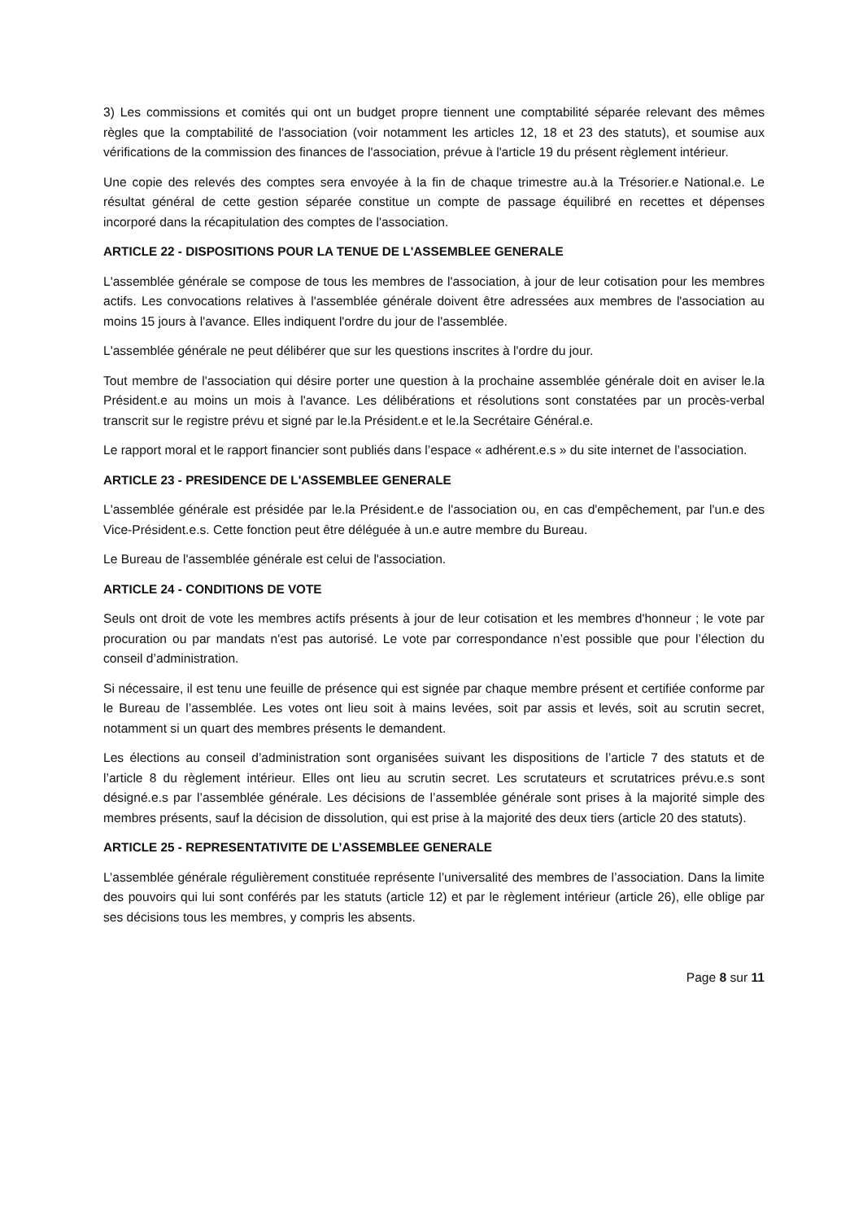3) Les commissions et comités qui ont un budget propre tiennent une comptabilité séparée relevant des mêmes règles que la comptabilité de l'association (voir notamment les articles 12, 18 et 23 des statuts), et soumise aux vérifications de la commission des finances de l'association, prévue à l'article 19 du présent règlement intérieur.
Une copie des relevés des comptes sera envoyée à la fin de chaque trimestre au.à la Trésorier.e National.e. Le résultat général de cette gestion séparée constitue un compte de passage équilibré en recettes et dépenses incorporé dans la récapitulation des comptes de l'association.
ARTICLE 22 - DISPOSITIONS POUR LA TENUE DE L'ASSEMBLEE GENERALE
L'assemblée générale se compose de tous les membres de l'association, à jour de leur cotisation pour les membres actifs. Les convocations relatives à l'assemblée générale doivent être adressées aux membres de l'association au moins 15 jours à l'avance. Elles indiquent l'ordre du jour de l'assemblée.
L'assemblée générale ne peut délibérer que sur les questions inscrites à l'ordre du jour.
Tout membre de l'association qui désire porter une question à la prochaine assemblée générale doit en aviser le.la Président.e au moins un mois à l'avance. Les délibérations et résolutions sont constatées par un procès-verbal transcrit sur le registre prévu et signé par le.la Président.e et le.la Secrétaire Général.e.
Le rapport moral et le rapport financier sont publiés dans l’espace « adhérent.e.s » du site internet de l’association.
ARTICLE 23 - PRESIDENCE DE L'ASSEMBLEE GENERALE
L'assemblée générale est présidée par le.la Président.e de l'association ou, en cas d'empêchement, par l'un.e des Vice-Président.e.s. Cette fonction peut être déléguée à un.e autre membre du Bureau.
Le Bureau de l'assemblée générale est celui de l'association.
ARTICLE 24 - CONDITIONS DE VOTE
Seuls ont droit de vote les membres actifs présents à jour de leur cotisation et les membres d'honneur ; le vote par procuration ou par mandats n'est pas autorisé. Le vote par correspondance n’est possible que pour l’élection du conseil d’administration.
Si nécessaire, il est tenu une feuille de présence qui est signée par chaque membre présent et certifiée conforme par le Bureau de l’assemblée. Les votes ont lieu soit à mains levées, soit par assis et levés, soit au scrutin secret, notamment si un quart des membres présents le demandent.
Les élections au conseil d’administration sont organisées suivant les dispositions de l’article 7 des statuts et de l’article 8 du règlement intérieur. Elles ont lieu au scrutin secret. Les scrutateurs et scrutatrices prévu.e.s sont désigné.e.s par l’assemblée générale. Les décisions de l’assemblée générale sont prises à la majorité simple des membres présents, sauf la décision de dissolution, qui est prise à la majorité des deux tiers (article 20 des statuts).
ARTICLE 25 - REPRESENTATIVITE DE L’ASSEMBLEE GENERALE
L’assemblée générale régulièrement constituée représente l’universalité des membres de l’association. Dans la limite des pouvoirs qui lui sont conférés par les statuts (article 12) et par le règlement intérieur (article 26), elle oblige par ses décisions tous les membres, y compris les absents.
Page 8 sur 11